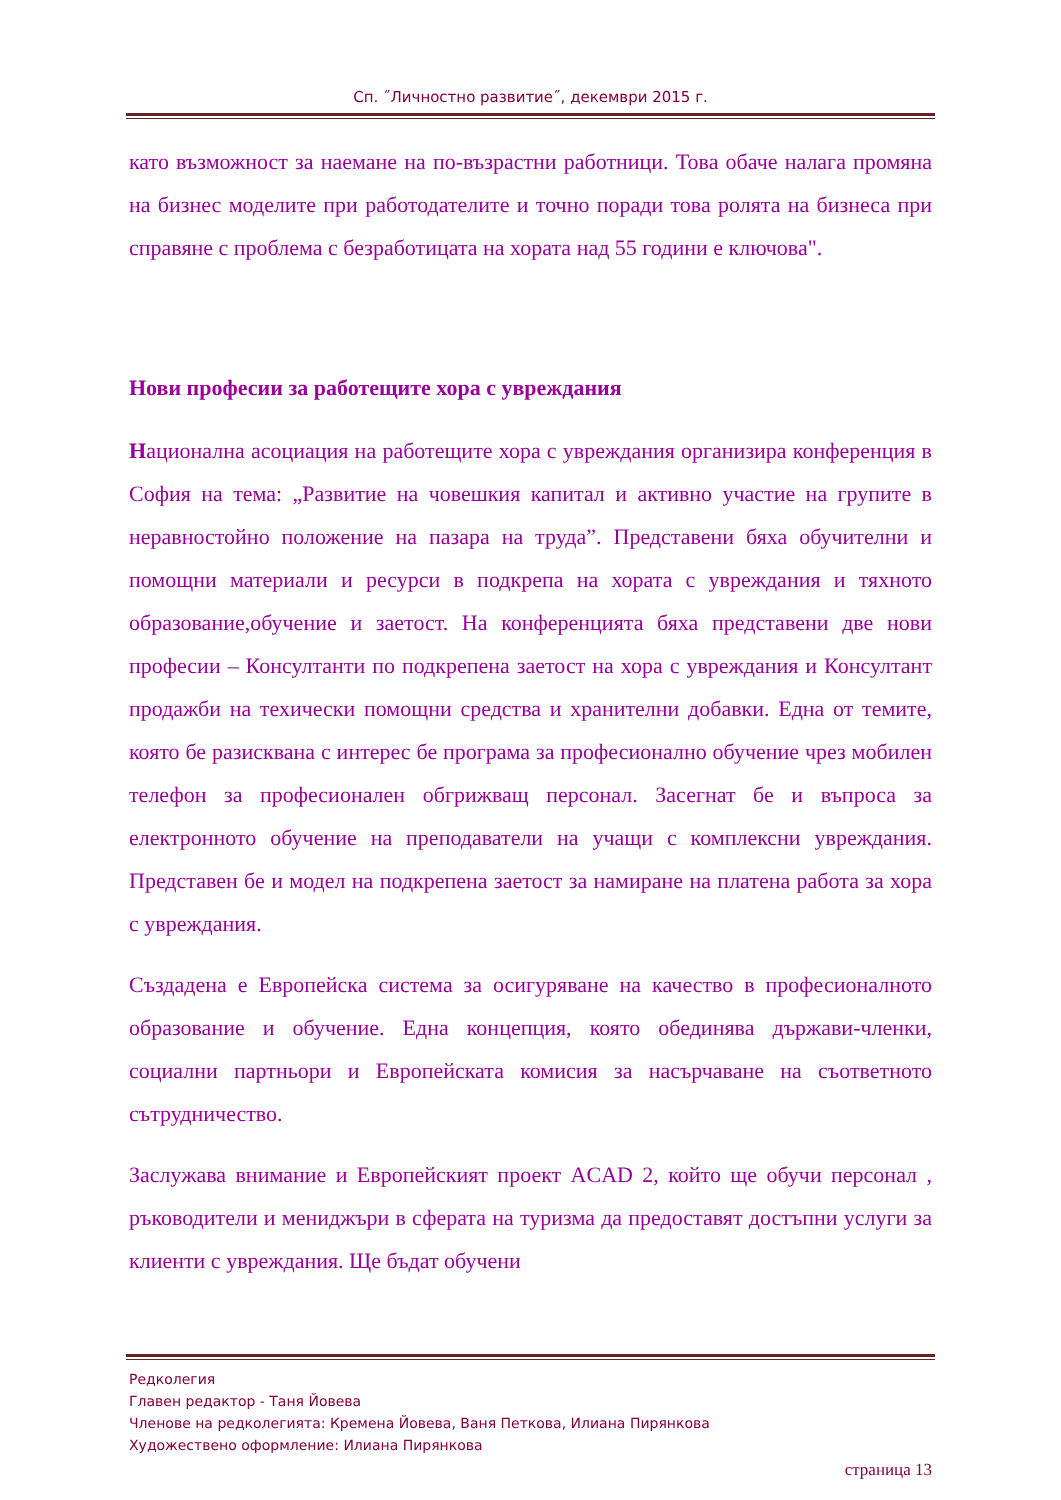Сп. ˝Личностно развитие˝, декември 2015 г.
като възможност за наемане на по-възрастни работници. Това обаче налага промяна на бизнес моделите при работодателите и точно поради това ролята на бизнеса при справяне с проблема с безработицата на хората над 55 години е ключова".
Нови професии за работещите хора с увреждания
Национална асоциация на работещите хора с увреждания организира конференция в София на тема: „Развитие на човешкия капитал и активно участие на групите в неравностойно положение на пазара на труда”. Представени бяха обучителни и помощни материали и ресурси в подкрепа на хората с увреждания и тяхното образование,обучение и заетост. На конференцията бяха представени две нови професии – Консултанти по подкрепена заетост на хора с увреждания и Консултант продажби на техически помощни средства и хранителни добавки. Една от темите, която бе разисквана с интерес бе програма за професионално обучение чрез мобилен телефон за професионален обгрижващ персонал. Засегнат бе и въпроса за електронното обучение на преподаватели на учащи с комплексни увреждания. Представен бе и модел на подкрепена заетост за намиране на платена работа за хора с увреждания.
Създадена е Европейска система за осигуряване на качество в професионалното образование и обучение. Една концепция, която обединява държави-членки, социални партньори и Европейската комисия за насърчаване на съответното сътрудничество.
Заслужава внимание и Европейският проект ACAD 2, който ще обучи персонал , ръководители и мениджъри в сферата на туризма да предоставят достъпни услуги за клиенти с увреждания. Ще бъдат обучени
Редколегия
Главен редактор - Таня Йовева
Членове на редколегията: Кремена Йовева, Ваня Петкова, Илиана Пирянкова
Художествено оформление: Илиана Пирянкова
страница 13